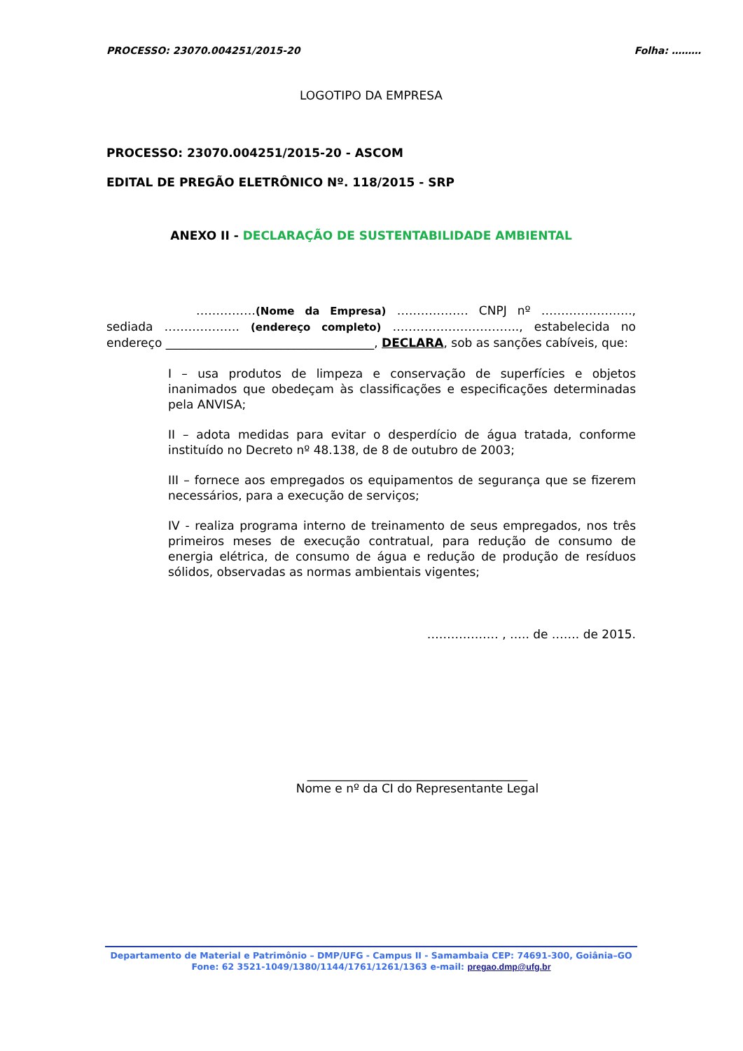PROCESSO: 23070.004251/2015-20 Folha: ………
LOGOTIPO DA EMPRESA
PROCESSO: 23070.004251/2015-20 - ASCOM
EDITAL DE PREGÃO ELETRÔNICO Nº. 118/2015 - SRP
ANEXO II - DECLARAÇÃO DE SUSTENTABILIDADE AMBIENTAL
……………(Nome da Empresa) ……………… CNPJ nº ………………….., sediada ………………. (endereço completo) ………………………….., estabelecida no endereço ___________________________________, DECLARA, sob as sanções cabíveis, que:
I – usa produtos de limpeza e conservação de superfícies e objetos inanimados que obedeçam às classificações e especificações determinadas pela ANVISA;
II – adota medidas para evitar o desperdício de água tratada, conforme instituído no Decreto nº 48.138, de 8 de outubro de 2003;
III – fornece aos empregados os equipamentos de segurança que se fizerem necessários, para a execução de serviços;
IV - realiza programa interno de treinamento de seus empregados, nos três primeiros meses de execução contratual, para redução de consumo de energia elétrica, de consumo de água e redução de produção de resíduos sólidos, observadas as normas ambientais vigentes;
……………… , ….. de ……. de 2015.
_____________________________________
Nome e nº da CI do Representante Legal
Departamento de Material e Patrimônio – DMP/UFG - Campus II - Samambaia CEP: 74691-300, Goiânia–GO
Fone: 62 3521-1049/1380/1144/1761/1261/1363 e-mail: pregao.dmp@ufg.br